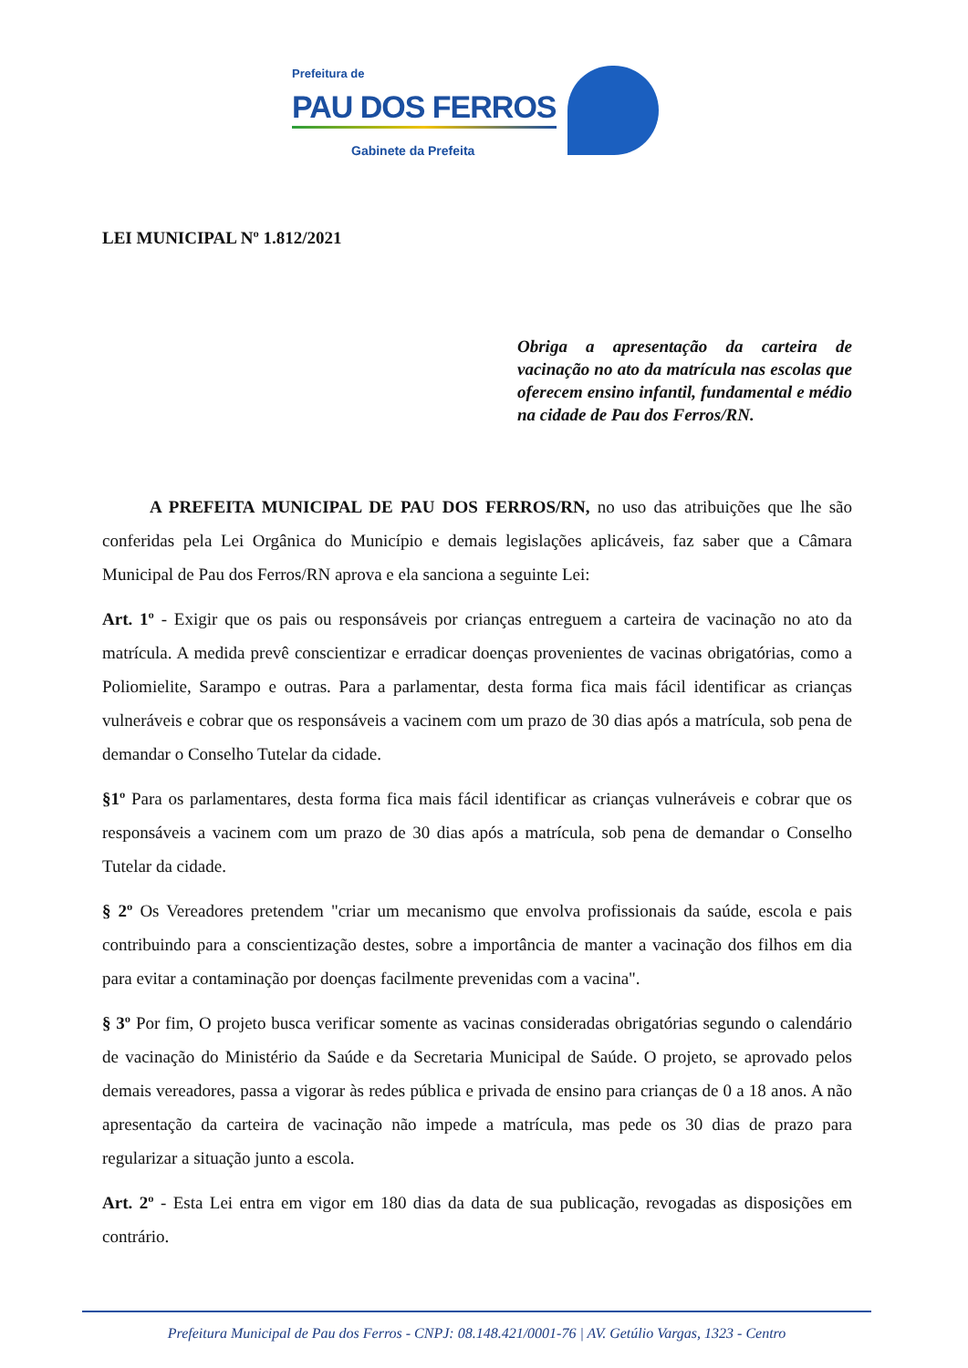Prefeitura de
PAU DOS FERROS
Gabinete da Prefeita
LEI MUNICIPAL Nº 1.812/2021
Obriga a apresentação da carteira de vacinação no ato da matrícula nas escolas que oferecem ensino infantil, fundamental e médio na cidade de Pau dos Ferros/RN.
A PREFEITA MUNICIPAL DE PAU DOS FERROS/RN, no uso das atribuições que lhe são conferidas pela Lei Orgânica do Município e demais legislações aplicáveis, faz saber que a Câmara Municipal de Pau dos Ferros/RN aprova e ela sanciona a seguinte Lei:
Art. 1º - Exigir que os pais ou responsáveis por crianças entreguem a carteira de vacinação no ato da matrícula. A medida prevê conscientizar e erradicar doenças provenientes de vacinas obrigatórias, como a Poliomielite, Sarampo e outras. Para a parlamentar, desta forma fica mais fácil identificar as crianças vulneráveis e cobrar que os responsáveis a vacinem com um prazo de 30 dias após a matrícula, sob pena de demandar o Conselho Tutelar da cidade.
§1º Para os parlamentares, desta forma fica mais fácil identificar as crianças vulneráveis e cobrar que os responsáveis a vacinem com um prazo de 30 dias após a matrícula, sob pena de demandar o Conselho Tutelar da cidade.
§ 2º Os Vereadores pretendem "criar um mecanismo que envolva profissionais da saúde, escola e pais contribuindo para a conscientização destes, sobre a importância de manter a vacinação dos filhos em dia para evitar a contaminação por doenças facilmente prevenidas com a vacina".
§ 3º Por fim, O projeto busca verificar somente as vacinas consideradas obrigatórias segundo o calendário de vacinação do Ministério da Saúde e da Secretaria Municipal de Saúde. O projeto, se aprovado pelos demais vereadores, passa a vigorar às redes pública e privada de ensino para crianças de 0 a 18 anos. A não apresentação da carteira de vacinação não impede a matrícula, mas pede os 30 dias de prazo para regularizar a situação junto a escola.
Art. 2º - Esta Lei entra em vigor em 180 dias da data de sua publicação, revogadas as disposições em contrário.
Prefeitura Municipal de Pau dos Ferros - CNPJ: 08.148.421/0001-76 | AV. Getúlio Vargas, 1323 - Centro